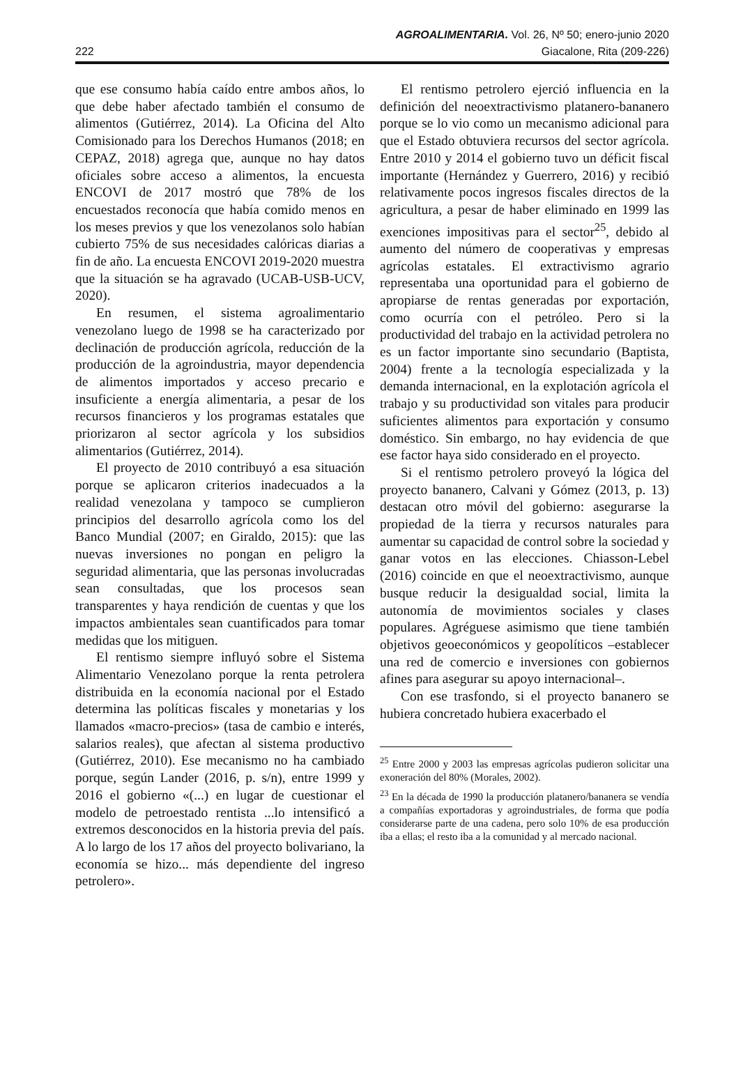AGROALIMENTARIA. Vol. 26, Nº 50; enero-junio 2020
222 Giacalone, Rita (209-226)
que ese consumo había caído entre ambos años, lo que debe haber afectado también el consumo de alimentos (Gutiérrez, 2014). La Oficina del Alto Comisionado para los Derechos Humanos (2018; en CEPAZ, 2018) agrega que, aunque no hay datos oficiales sobre acceso a alimentos, la encuesta ENCOVI de 2017 mostró que 78% de los encuestados reconocía que había comido menos en los meses previos y que los venezolanos solo habían cubierto 75% de sus necesidades calóricas diarias a fin de año. La encuesta ENCOVI 2019-2020 muestra que la situación se ha agravado (UCAB-USB-UCV, 2020).
En resumen, el sistema agroalimentario venezolano luego de 1998 se ha caracterizado por declinación de producción agrícola, reducción de la producción de la agroindustria, mayor dependencia de alimentos importados y acceso precario e insuficiente a energía alimentaria, a pesar de los recursos financieros y los programas estatales que priorizaron al sector agrícola y los subsidios alimentarios (Gutiérrez, 2014).
El proyecto de 2010 contribuyó a esa situación porque se aplicaron criterios inadecuados a la realidad venezolana y tampoco se cumplieron principios del desarrollo agrícola como los del Banco Mundial (2007; en Giraldo, 2015): que las nuevas inversiones no pongan en peligro la seguridad alimentaria, que las personas involucradas sean consultadas, que los procesos sean transparentes y haya rendición de cuentas y que los impactos ambientales sean cuantificados para tomar medidas que los mitiguen.
El rentismo siempre influyó sobre el Sistema Alimentario Venezolano porque la renta petrolera distribuida en la economía nacional por el Estado determina las políticas fiscales y monetarias y los llamados «macro-precios» (tasa de cambio e interés, salarios reales), que afectan al sistema productivo (Gutiérrez, 2010). Ese mecanismo no ha cambiado porque, según Lander (2016, p. s/n), entre 1999 y 2016 el gobierno «(...) en lugar de cuestionar el modelo de petroestado rentista ...lo intensificó a extremos desconocidos en la historia previa del país. A lo largo de los 17 años del proyecto bolivariano, la economía se hizo... más dependiente del ingreso petrolero».
El rentismo petrolero ejerció influencia en la definición del neoextractivismo platanero-bananero porque se lo vio como un mecanismo adicional para que el Estado obtuviera recursos del sector agrícola. Entre 2010 y 2014 el gobierno tuvo un déficit fiscal importante (Hernández y Guerrero, 2016) y recibió relativamente pocos ingresos fiscales directos de la agricultura, a pesar de haber eliminado en 1999 las exenciones impositivas para el sector<sup>25</sup>, debido al aumento del número de cooperativas y empresas agrícolas estatales. El extractivismo agrario representaba una oportunidad para el gobierno de apropiarse de rentas generadas por exportación, como ocurría con el petróleo. Pero si la productividad del trabajo en la actividad petrolera no es un factor importante sino secundario (Baptista, 2004) frente a la tecnología especializada y la demanda internacional, en la explotación agrícola el trabajo y su productividad son vitales para producir suficientes alimentos para exportación y consumo doméstico. Sin embargo, no hay evidencia de que ese factor haya sido considerado en el proyecto.
Si el rentismo petrolero proveyó la lógica del proyecto bananero, Calvani y Gómez (2013, p. 13) destacan otro móvil del gobierno: asegurarse la propiedad de la tierra y recursos naturales para aumentar su capacidad de control sobre la sociedad y ganar votos en las elecciones. Chiasson-Lebel (2016) coincide en que el neoextractivismo, aunque busque reducir la desigualdad social, limita la autonomía de movimientos sociales y clases populares. Agréguese asimismo que tiene también objetivos geoeconómicos y geopolíticos –establecer una red de comercio e inversiones con gobiernos afines para asegurar su apoyo internacional–.
Con ese trasfondo, si el proyecto bananero se hubiera concretado hubiera exacerbado el
<sup>25</sup> Entre 2000 y 2003 las empresas agrícolas pudieron solicitar una exoneración del 80% (Morales, 2002).
<sup>23</sup> En la década de 1990 la producción platanero/bananera se vendía a compañías exportadoras y agroindustriales, de forma que podía considerarse parte de una cadena, pero solo 10% de esa producción iba a ellas; el resto iba a la comunidad y al mercado nacional.